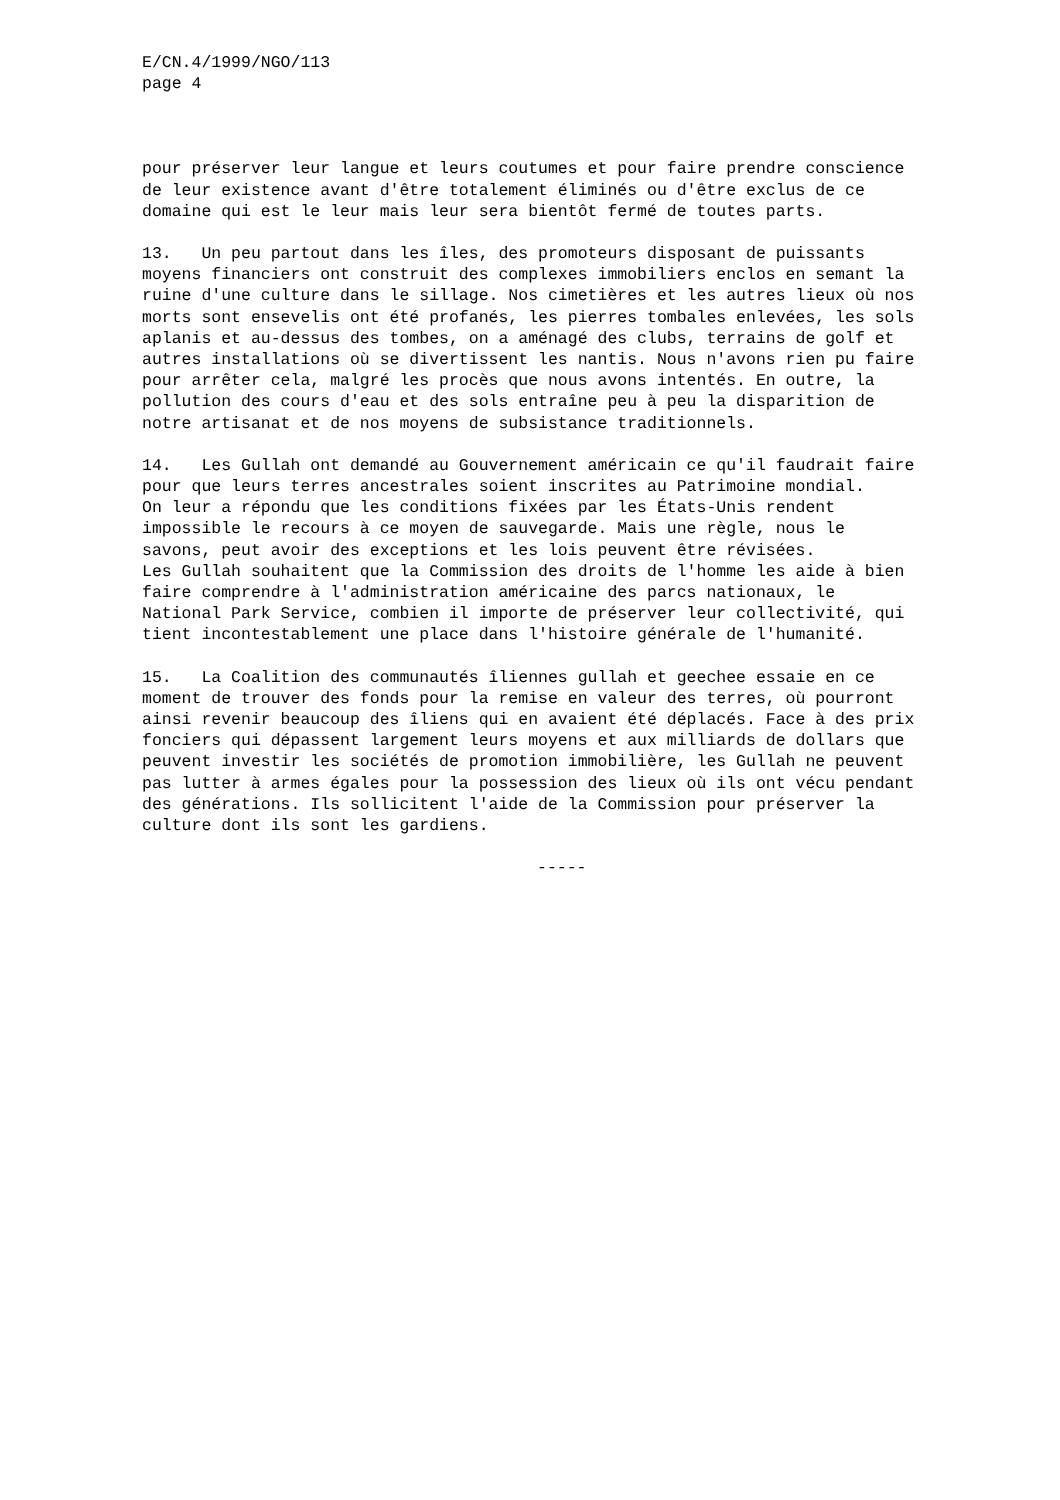E/CN.4/1999/NGO/113 page 4
pour préserver leur langue et leurs coutumes et pour faire prendre conscience de leur existence avant d'être totalement éliminés ou d'être exclus de ce domaine qui est le leur mais leur sera bientôt fermé de toutes parts.
13. Un peu partout dans les îles, des promoteurs disposant de puissants moyens financiers ont construit des complexes immobiliers enclos en semant la ruine d'une culture dans le sillage. Nos cimetières et les autres lieux où nos morts sont ensevelis ont été profanés, les pierres tombales enlevées, les sols aplanis et au-dessus des tombes, on a aménagé des clubs, terrains de golf et autres installations où se divertissent les nantis. Nous n'avons rien pu faire pour arrêter cela, malgré les procès que nous avons intentés. En outre, la pollution des cours d'eau et des sols entraîne peu à peu la disparition de notre artisanat et de nos moyens de subsistance traditionnels.
14. Les Gullah ont demandé au Gouvernement américain ce qu'il faudrait faire pour que leurs terres ancestrales soient inscrites au Patrimoine mondial. On leur a répondu que les conditions fixées par les États-Unis rendent impossible le recours à ce moyen de sauvegarde. Mais une règle, nous le savons, peut avoir des exceptions et les lois peuvent être révisées. Les Gullah souhaitent que la Commission des droits de l'homme les aide à bien faire comprendre à l'administration américaine des parcs nationaux, le National Park Service, combien il importe de préserver leur collectivité, qui tient incontestablement une place dans l'histoire générale de l'humanité.
15. La Coalition des communautés îliennes gullah et geechee essaie en ce moment de trouver des fonds pour la remise en valeur des terres, où pourront ainsi revenir beaucoup des îliens qui en avaient été déplacés. Face à des prix fonciers qui dépassent largement leurs moyens et aux milliards de dollars que peuvent investir les sociétés de promotion immobilière, les Gullah ne peuvent pas lutter à armes égales pour la possession des lieux où ils ont vécu pendant des générations. Ils sollicitent l'aide de la Commission pour préserver la culture dont ils sont les gardiens.
-----